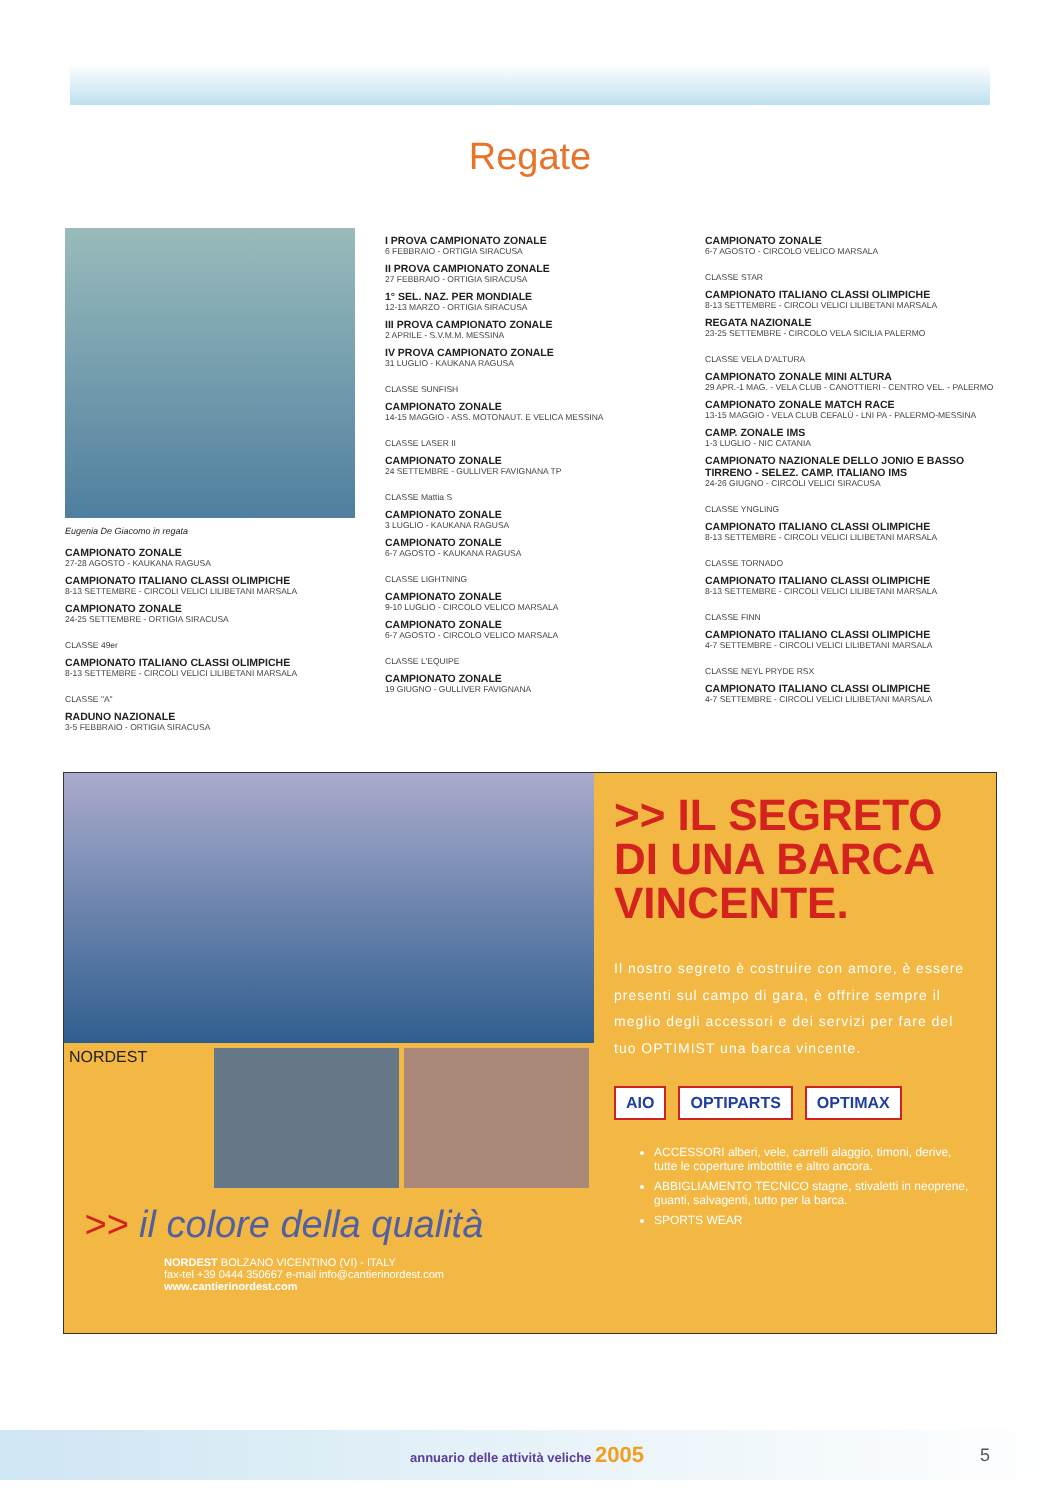Regate
Eugenia De Giacomo in regata
CAMPIONATO ZONALE
27-28 AGOSTO - KAUKANA RAGUSA
CAMPIONATO ITALIANO CLASSI OLIMPICHE
8-13 SETTEMBRE - CIRCOLI VELICI LILIBETANI MARSALA
CAMPIONATO ZONALE
24-25 SETTEMBRE - ORTIGIA SIRACUSA
CLASSE 49er
CAMPIONATO ITALIANO CLASSI OLIMPICHE
8-13 SETTEMBRE - CIRCOLI VELICI LILIBETANI MARSALA
CLASSE "A"
RADUNO NAZIONALE
3-5 FEBBRAIO - ORTIGIA SIRACUSA
I PROVA CAMPIONATO ZONALE
6 FEBBRAIO - ORTIGIA SIRACUSA
II PROVA CAMPIONATO ZONALE
27 FEBBRAIO - ORTIGIA SIRACUSA
1° SEL. NAZ. PER MONDIALE
12-13 MARZO - ORTIGIA SIRACUSA
III PROVA CAMPIONATO ZONALE
2 APRILE - S.V.M.M. MESSINA
IV PROVA CAMPIONATO ZONALE
31 LUGLIO - KAUKANA RAGUSA
CLASSE SUNFISH
CAMPIONATO ZONALE
14-15 MAGGIO - ASS. MOTONAUT. E VELICA MESSINA
CLASSE LASER II
CAMPIONATO ZONALE
24 SETTEMBRE - GULLIVER FAVIGNANA TP
CLASSE Mattia S
CAMPIONATO ZONALE
3 LUGLIO - KAUKANA RAGUSA
CAMPIONATO ZONALE
6-7 AGOSTO - KAUKANA RAGUSA
CLASSE LIGHTNING
CAMPIONATO ZONALE
9-10 LUGLIO - CIRCOLO VELICO MARSALA
CAMPIONATO ZONALE
6-7 AGOSTO - CIRCOLO VELICO MARSALA
CLASSE L'EQUIPE
CAMPIONATO ZONALE
19 GIUGNO - GULLIVER FAVIGNANA
CAMPIONATO ZONALE
6-7 AGOSTO - CIRCOLO VELICO MARSALA
CLASSE STAR
CAMPIONATO ITALIANO CLASSI OLIMPICHE
8-13 SETTEMBRE - CIRCOLI VELICI LILIBETANI MARSALA
REGATA NAZIONALE
23-25 SETTEMBRE - CIRCOLO VELA SICILIA PALERMO
CLASSE VELA D'ALTURA
CAMPIONATO ZONALE MINI ALTURA
29 APR.-1 MAG. - VELA CLUB - CANOTTIERI - CENTRO VEL. - PALERMO
CAMPIONATO ZONALE MATCH RACE
13-15 MAGGIO - VELA CLUB CEFALÙ - LNI PA - PALERMO-MESSINA
CAMP. ZONALE IMS
1-3 LUGLIO - NIC CATANIA
CAMPIONATO NAZIONALE DELLO JONIO E BASSO TIRRENO - SELEZ. CAMP. ITALIANO IMS
24-26 GIUGNO - CIRCOLI VELICI SIRACUSA
CLASSE YNGLING
CAMPIONATO ITALIANO CLASSI OLIMPICHE
8-13 SETTEMBRE - CIRCOLI VELICI LILIBETANI MARSALA
CLASSE TORNADO
CAMPIONATO ITALIANO CLASSI OLIMPICHE
8-13 SETTEMBRE - CIRCOLI VELICI LILIBETANI MARSALA
CLASSE FINN
CAMPIONATO ITALIANO CLASSI OLIMPICHE
4-7 SETTEMBRE - CIRCOLI VELICI LILIBETANI MARSALA
CLASSE NEYL PRYDE RSX
CAMPIONATO ITALIANO CLASSI OLIMPICHE
4-7 SETTEMBRE - CIRCOLI VELICI LILIBETANI MARSALA
NORDEST
>> il colore della qualità
NORDEST BOLZANO VICENTINO (VI) - ITALY
fax-tel +39 0444 350667 e-mail info@cantierinordest.com
www.cantierinordest.com
>> IL SEGRETO
DI UNA BARCA VINCENTE.
Il nostro segreto è costruire con amore, è essere presenti sul campo di gara, è offrire sempre il meglio degli accessori e dei servizi per fare del tuo OPTIMIST una barca vincente.
AIO OPTIPARTS OPTIMAX
ACCESSORI alberi, vele, carrelli alaggio, timoni, derive, tutte le coperture imbottite e altro ancora.
ABBIGLIAMENTO TECNICO stagne, stivaletti in neoprene, guanti, salvagenti, tutto per la barca.
SPORTS WEAR
annuario delle attività veliche 2005 5